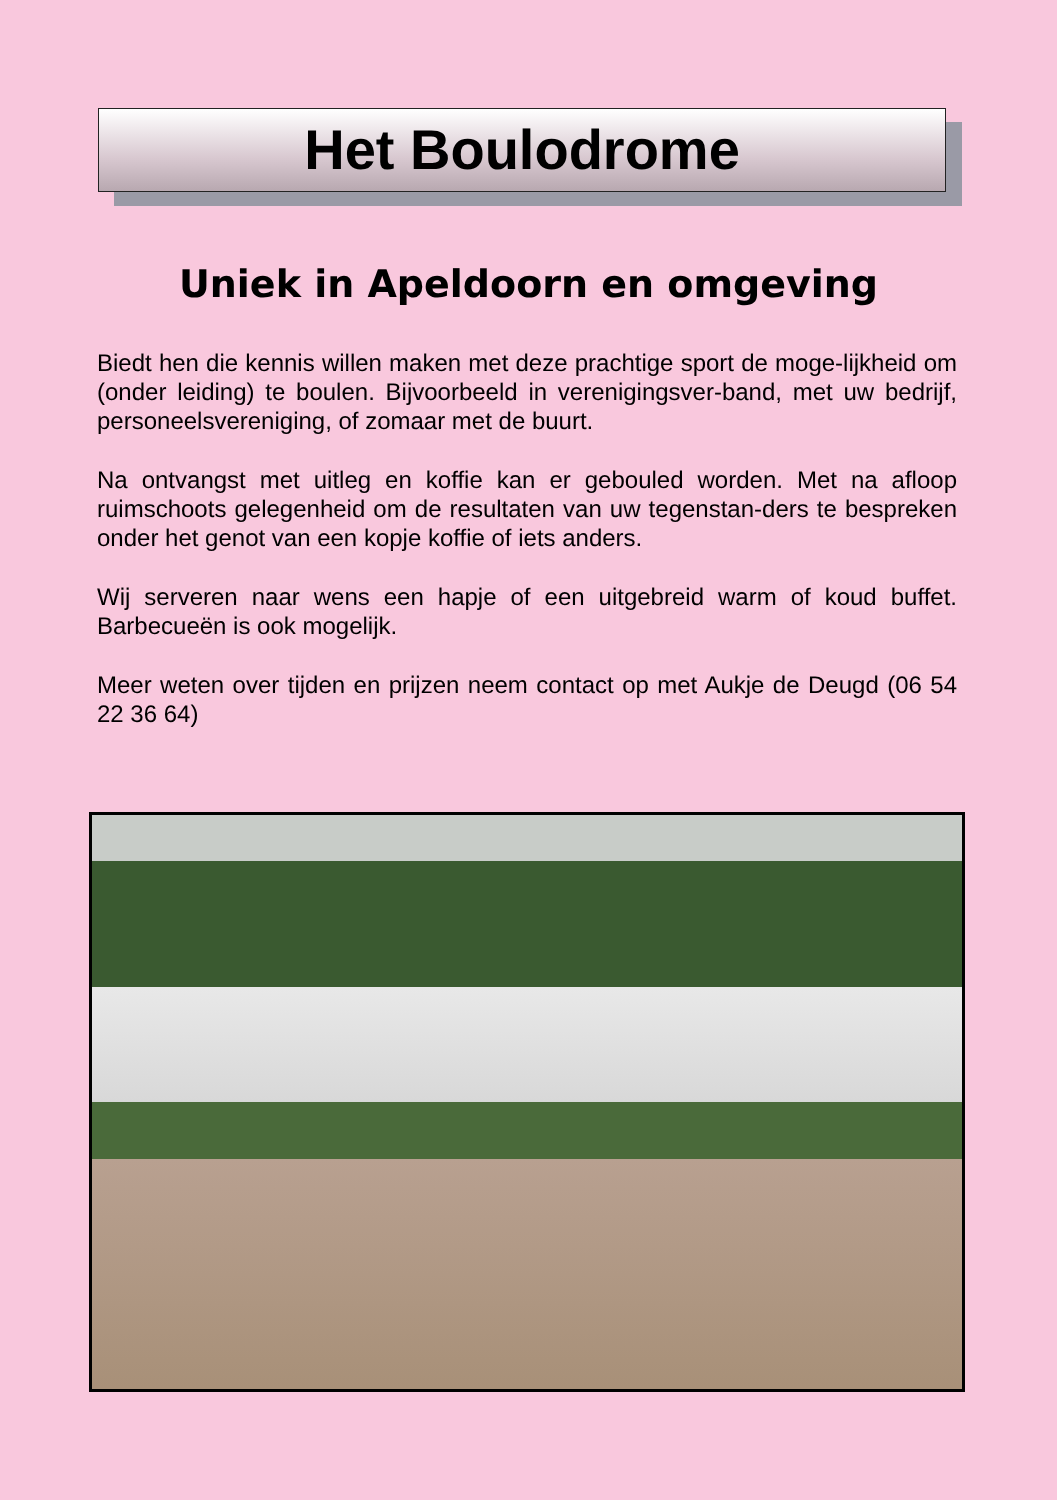Het Boulodrome
Uniek in Apeldoorn en omgeving
Biedt hen die kennis willen maken met deze prachtige sport de moge-lijkheid om (onder leiding) te boulen. Bijvoorbeeld in verenigingsver-band, met uw bedrijf, personeelsvereniging, of zomaar met de buurt.
Na ontvangst met uitleg en koffie kan er gebouled worden. Met na afloop ruimschoots gelegenheid om de resultaten van uw tegenstan-ders te bespreken onder het genot van een kopje koffie of iets anders.
Wij serveren naar wens een hapje of een uitgebreid warm of koud buffet. Barbecueën is ook mogelijk.
Meer weten over tijden en prijzen neem contact op met Aukje de Deugd (06 54 22 36 64)